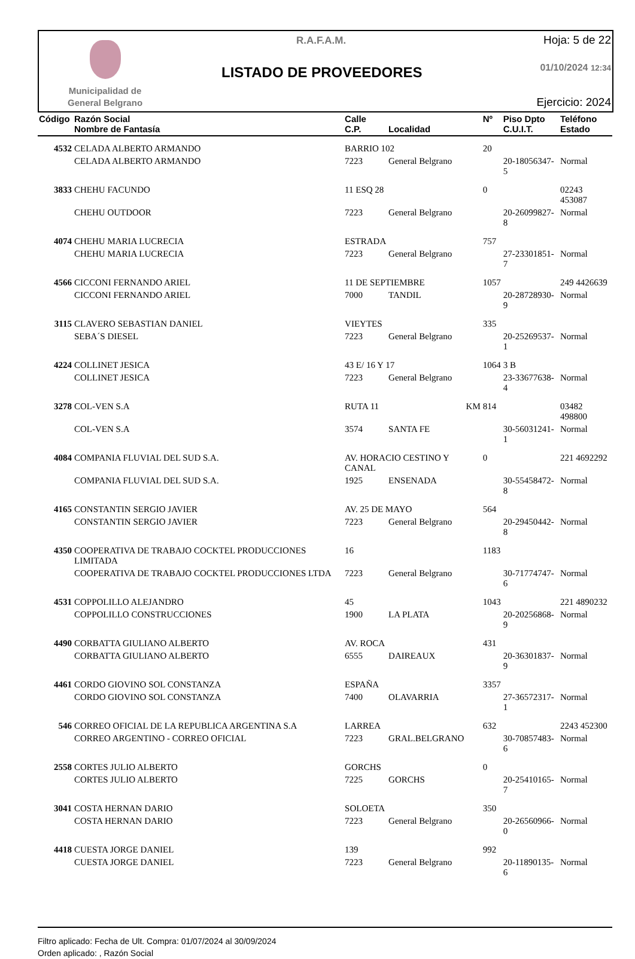Municipalidad de
General Belgrano
R.A.F.A.M.
LISTADO DE PROVEEDORES
Hoja: 5 de 22
01/10/2024 12:34
Ejercicio: 2024
| Código | Razón Social Nombre de Fantasía | Calle C.P. | Localidad | Nº | Piso Dpto C.U.I.T. | Teléfono Estado |
| --- | --- | --- | --- | --- | --- | --- |
| 4532 | CELADA ALBERTO ARMANDO | BARRIO 102 | | 20 | | |
| | CELADA ALBERTO ARMANDO | 7223 | General Belgrano | | 20-18056347-5 | Normal |
| 3833 | CHEHU FACUNDO | 11 ESQ 28 | | 0 | | 02243 453087 |
| | CHEHU OUTDOOR | 7223 | General Belgrano | | 20-26099827-8 | Normal |
| 4074 | CHEHU MARIA LUCRECIA | ESTRADA | | 757 | | |
| | CHEHU MARIA LUCRECIA | 7223 | General Belgrano | | 27-23301851-7 | Normal |
| 4566 | CICCONI FERNANDO ARIEL | 11 DE SEPTIEMBRE | | 1057 | | 249 4426639 |
| | CICCONI FERNANDO ARIEL | 7000 | TANDIL | | 20-28728930-9 | Normal |
| 3115 | CLAVERO SEBASTIAN DANIEL | VIEYTES | | 335 | | |
| | SEBA´S DIESEL | 7223 | General Belgrano | | 20-25269537-1 | Normal |
| 4224 | COLLINET JESICA | 43 E/ 16 Y 17 | | 1064 | 3 B | |
| | COLLINET JESICA | 7223 | General Belgrano | | 23-33677638-4 | Normal |
| 3278 | COL-VEN S.A | RUTA 11 | KM | 814 | | 03482 498800 |
| | COL-VEN S.A | 3574 | SANTA FE | | 30-56031241-1 | Normal |
| 4084 | COMPANIA FLUVIAL DEL SUD S.A. | AV. HORACIO CESTINO Y CANAL | | 0 | | 221 4692292 |
| | COMPANIA FLUVIAL DEL SUD S.A. | 1925 | ENSENADA | | 30-55458472-8 | Normal |
| 4165 | CONSTANTIN SERGIO JAVIER | AV. 25 DE MAYO | | 564 | | |
| | CONSTANTIN SERGIO JAVIER | 7223 | General Belgrano | | 20-29450442-8 | Normal |
| 4350 | COOPERATIVA DE TRABAJO COCKTEL PRODUCCIONES LIMITADA | 16 | | 1183 | | |
| | COOPERATIVA DE TRABAJO COCKTEL PRODUCCIONES LTDA | 7223 | General Belgrano | | 30-71774747-6 | Normal |
| 4531 | COPPOLILLO ALEJANDRO | 45 | | 1043 | | 221 4890232 |
| | COPPOLILLO CONSTRUCCIONES | 1900 | LA PLATA | | 20-20256868-9 | Normal |
| 4490 | CORBATTA GIULIANO ALBERTO | AV. ROCA | | 431 | | |
| | CORBATTA GIULIANO ALBERTO | 6555 | DAIREAUX | | 20-36301837-9 | Normal |
| 4461 | CORDO GIOVINO SOL CONSTANZA | ESPAÑA | | 3357 | | |
| | CORDO GIOVINO SOL CONSTANZA | 7400 | OLAVARRIA | | 27-36572317-1 | Normal |
| 546 | CORREO OFICIAL DE LA REPUBLICA ARGENTINA S.A | LARREA | | 632 | | 2243 452300 |
| | CORREO ARGENTINO - CORREO OFICIAL | 7223 | GRAL.BELGRANO | | 30-70857483-6 | Normal |
| 2558 | CORTES JULIO ALBERTO | GORCHS | | 0 | | |
| | CORTES JULIO ALBERTO | 7225 | GORCHS | | 20-25410165-7 | Normal |
| 3041 | COSTA HERNAN DARIO | SOLOETA | | 350 | | |
| | COSTA HERNAN DARIO | 7223 | General Belgrano | | 20-26560966-0 | Normal |
| 4418 | CUESTA JORGE DANIEL | 139 | | 992 | | |
| | CUESTA JORGE DANIEL | 7223 | General Belgrano | | 20-11890135-6 | Normal |
Filtro aplicado: Fecha de Ult. Compra: 01/07/2024 al 30/09/2024
Orden aplicado: , Razón Social